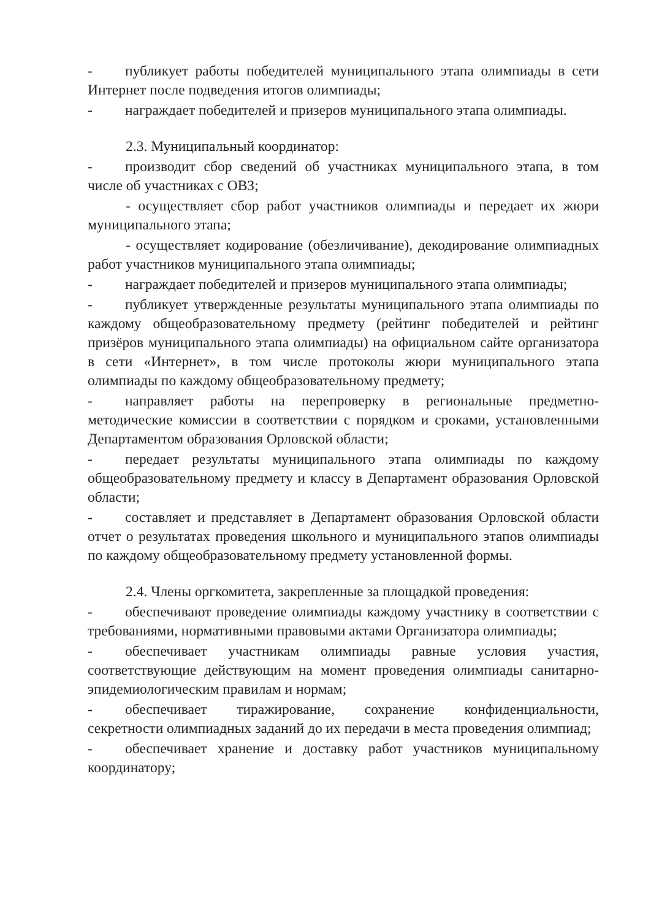- публикует работы победителей муниципального этапа олимпиады в сети Интернет после подведения итогов олимпиады;
- награждает победителей и призеров муниципального этапа олимпиады.
2.3. Муниципальный координатор:
- производит сбор сведений об участниках муниципального этапа, в том числе об участниках с ОВЗ;
- осуществляет сбор работ участников олимпиады и передает их жюри муниципального этапа;
- осуществляет кодирование (обезличивание), декодирование олимпиадных работ участников муниципального этапа олимпиады;
- награждает победителей и призеров муниципального этапа олимпиады;
- публикует утвержденные результаты муниципального этапа олимпиады по каждому общеобразовательному предмету (рейтинг победителей и рейтинг призёров муниципального этапа олимпиады) на официальном сайте организатора в сети «Интернет», в том числе протоколы жюри муниципального этапа олимпиады по каждому общеобразовательному предмету;
- направляет работы на перепроверку в региональные предметно-методические комиссии в соответствии с порядком и сроками, установленными Департаментом образования Орловской области;
- передает результаты муниципального этапа олимпиады по каждому общеобразовательному предмету и классу в Департамент образования Орловской области;
- составляет и представляет в Департамент образования Орловской области отчет о результатах проведения школьного и муниципального этапов олимпиады по каждому общеобразовательному предмету установленной формы.
2.4. Члены оргкомитета, закрепленные за площадкой проведения:
- обеспечивают проведение олимпиады каждому участнику в соответствии с требованиями, нормативными правовыми актами Организатора олимпиады;
- обеспечивает участникам олимпиады равные условия участия, соответствующие действующим на момент проведения олимпиады санитарно-эпидемиологическим правилам и нормам;
- обеспечивает тиражирование, сохранение конфиденциальности, секретности олимпиадных заданий до их передачи в места проведения олимпиад;
- обеспечивает хранение и доставку работ участников муниципальному координатору;